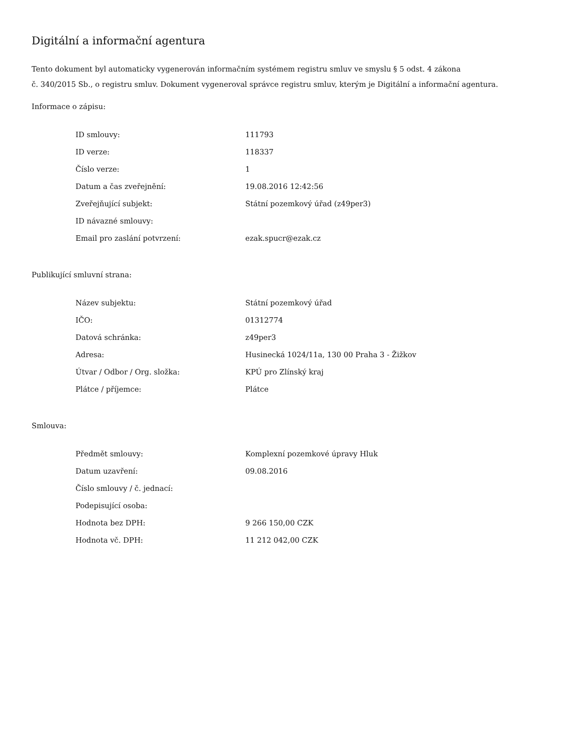Digitální a informační agentura
Tento dokument byl automaticky vygenerován informačním systémem registru smluv ve smyslu § 5 odst. 4 zákona
č. 340/2015 Sb., o registru smluv. Dokument vygeneroval správce registru smluv, kterým je Digitální a informační agentura.
Informace o zápisu:
| ID smlouvy: | 111793 |
| ID verze: | 118337 |
| Číslo verze: | 1 |
| Datum a čas zveřejnění: | 19.08.2016 12:42:56 |
| Zveřejňující subjekt: | Státní pozemkový úřad (z49per3) |
| ID návazné smlouvy: | |
| Email pro zaslání potvrzení: | ezak.spucr@ezak.cz |
Publikující smluvní strana:
| Název subjektu: | Státní pozemkový úřad |
| IČO: | 01312774 |
| Datová schránka: | z49per3 |
| Adresa: | Husinecká 1024/11a, 130 00 Praha 3 - Žižkov |
| Útvar / Odbor / Org. složka: | KPÚ pro Zlínský kraj |
| Plátce / příjemce: | Plátce |
Smlouva:
| Předmět smlouvy: | Komplexní pozemkové úpravy Hluk |
| Datum uzavření: | 09.08.2016 |
| Číslo smlouvy / č. jednací: | |
| Podepisující osoba: | |
| Hodnota bez DPH: | 9 266 150,00 CZK |
| Hodnota vč. DPH: | 11 212 042,00 CZK |